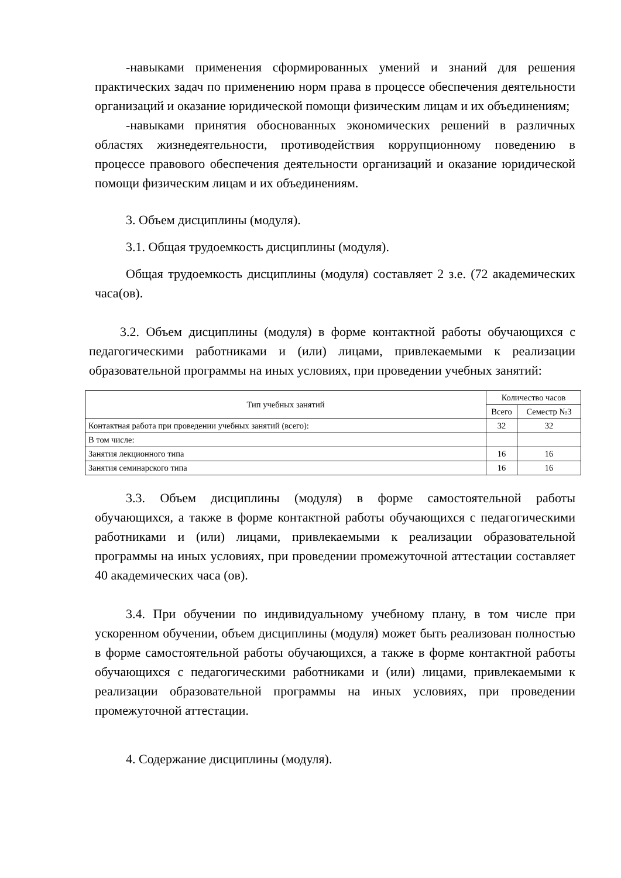-навыками применения сформированных умений и знаний для решения практических задач по применению норм права в процессе обеспечения деятельности организаций и оказание юридической помощи физическим лицам и их объединениям;
-навыками принятия обоснованных экономических решений в различных областях жизнедеятельности, противодействия коррупционному поведению в процессе правового обеспечения деятельности организаций и оказание юридической помощи физическим лицам и их объединениям.
3. Объем дисциплины (модуля).
3.1. Общая трудоемкость дисциплины (модуля).
Общая трудоемкость дисциплины (модуля) составляет 2 з.е. (72 академических часа(ов).
3.2. Объем дисциплины (модуля) в форме контактной работы обучающихся с педагогическими работниками и (или) лицами, привлекаемыми к реализации образовательной программы на иных условиях, при проведении учебных занятий:
| Тип учебных занятий | Количество часов | |
| --- | --- | --- |
| | Всего | Семестр №3 |
| Контактная работа при проведении учебных занятий (всего): | 32 | 32 |
| В том числе: | | |
| Занятия лекционного типа | 16 | 16 |
| Занятия семинарского типа | 16 | 16 |
3.3. Объем дисциплины (модуля) в форме самостоятельной работы обучающихся, а также в форме контактной работы обучающихся с педагогическими работниками и (или) лицами, привлекаемыми к реализации образовательной программы на иных условиях, при проведении промежуточной аттестации составляет 40 академических часа (ов).
3.4. При обучении по индивидуальному учебному плану, в том числе при ускоренном обучении, объем дисциплины (модуля) может быть реализован полностью в форме самостоятельной работы обучающихся, а также в форме контактной работы обучающихся с педагогическими работниками и (или) лицами, привлекаемыми к реализации образовательной программы на иных условиях, при проведении промежуточной аттестации.
4. Содержание дисциплины (модуля).